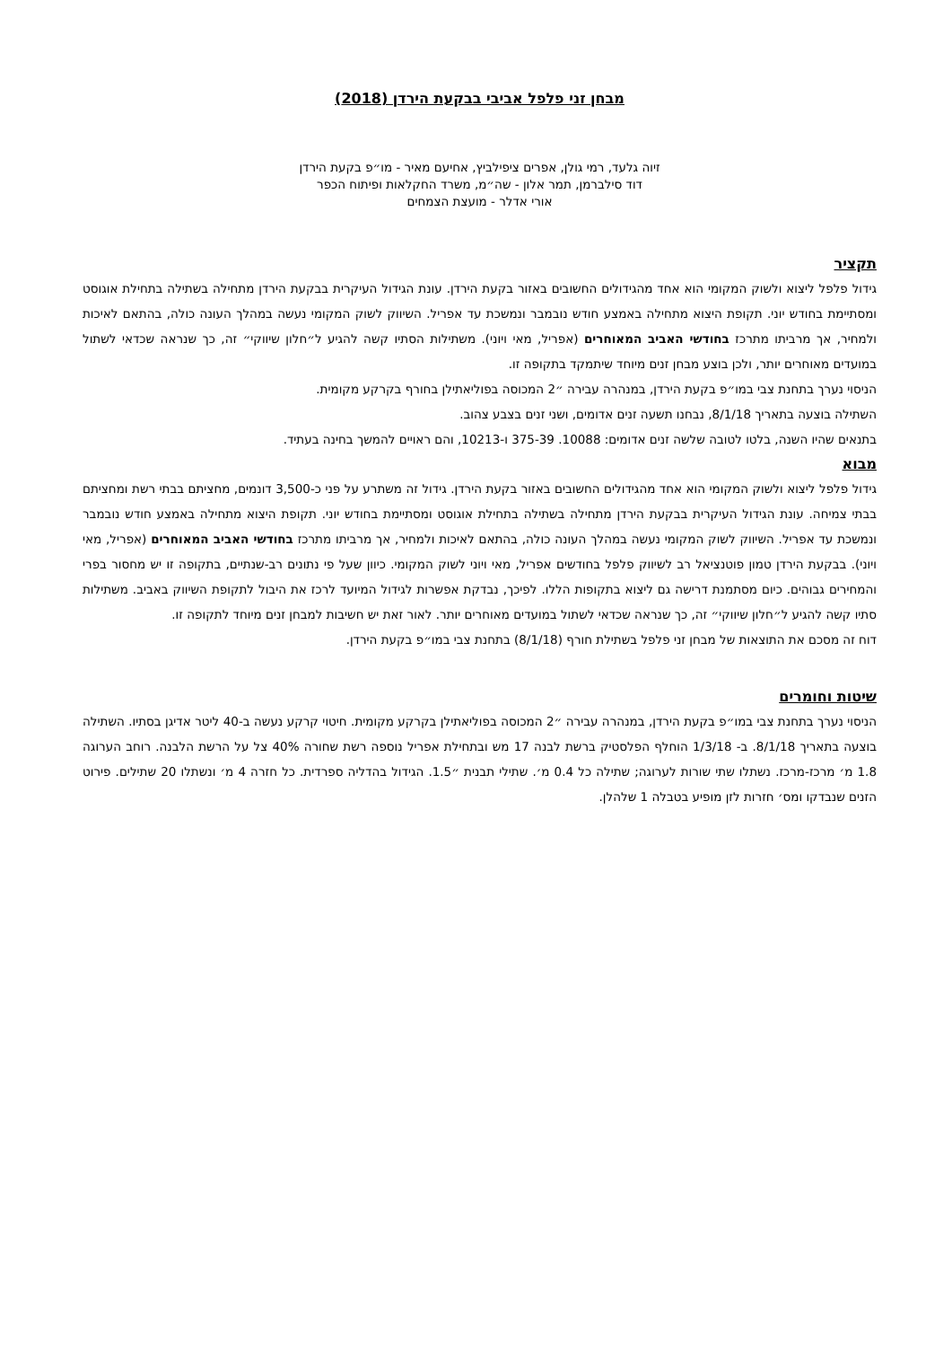מבחן זני פלפל אביבי בבקעת הירדן (2018)
זיוה גלעד, רמי גולן, אפרים ציפילביץ, אחיעם מאיר - מו״פ בקעת הירדן
דוד סילברמן, תמר אלון - שה״מ, משרד החקלאות ופיתוח הכפר
אורי אדלר - מועצת הצמחים
תקציר
גידול פלפל ליצוא ולשוק המקומי הוא אחד מהגידולים החשובים באזור בקעת הירדן. עונת הגידול העיקרית בבקעת הירדן מתחילה בשתילה בתחילת אוגוסט ומסתיימת בחודש יוני. תקופת היצוא מתחילה באמצע חודש נובמבר ונמשכת עד אפריל. השיווק לשוק המקומי נעשה במהלך העונה כולה, בהתאם לאיכות ולמחיר, אך מרביתו מתרכז בחודשי האביב המאוחרים (אפריל, מאי ויוני). משתילות הסתיו קשה להגיע ל״חלון שיווקי״ זה, כך שנראה שכדאי לשתול במועדים מאוחרים יותר, ולכן בוצע מבחן זנים מיוחד שיתמקד בתקופה זו.
הניסוי נערך בתחנת צבי במו״פ בקעת הירדן, במנהרה עבירה ״2 המכוסה בפוליאתילן בחורף בקרקע מקומית.
השתילה בוצעה בתאריך 8/1/18, נבחנו תשעה זנים אדומים, ושני זנים בצבע צהוב.
בתנאים שהיו השנה, בלטו לטובה שלשה זנים אדומים: 10088. 375-39 ו-10213, והם ראויים להמשך בחינה בעתיד.
מבוא
גידול פלפל ליצוא ולשוק המקומי הוא אחד מהגידולים החשובים באזור בקעת הירדן. גידול זה משתרע על פני כ-3,500 דונמים, מחציתם בבתי רשת ומחציתם בבתי צמיחה. עונת הגידול העיקרית בבקעת הירדן מתחילה בשתילה בתחילת אוגוסט ומסתיימת בחודש יוני. תקופת היצוא מתחילה באמצע חודש נובמבר ונמשכת עד אפריל. השיווק לשוק המקומי נעשה במהלך העונה כולה, בהתאם לאיכות ולמחיר, אך מרביתו מתרכז בחודשי האביב המאוחרים (אפריל, מאי ויוני). בבקעת הירדן טמון פוטנציאל רב לשיווק פלפל בחודשים אפריל, מאי ויוני לשוק המקומי. כיוון שעל פי נתונים רב-שנתיים, בתקופה זו יש מחסור בפרי והמחירים גבוהים. כיום מסתמנת דרישה גם ליצוא בתקופות הללו. לפיכך, נבדקת אפשרות לגידול המיועד לרכז את היבול לתקופת השיווק באביב. משתילות סתיו קשה להגיע ל״חלון שיווקי״ זה, כך שנראה שכדאי לשתול במועדים מאוחרים יותר. לאור זאת יש חשיבות למבחן זנים מיוחד לתקופה זו.
דוח זה מסכם את התוצאות של מבחן זני פלפל בשתילת חורף (8/1/18) בתחנת צבי במו״פ בקעת הירדן.
שיטות וחומרים
הניסוי נערך בתחנת צבי במו״פ בקעת הירדן, במנהרה עבירה ״2 המכוסה בפוליאתילן בקרקע מקומית. חיטוי קרקע נעשה ב-40 ליטר אדיגן בסתיו. השתילה בוצעה בתאריך 8/1/18. ב- 1/3/18 הוחלף הפלסטיק ברשת לבנה 17 מש ובתחילת אפריל נוספה רשת שחורה 40% צל על הרשת הלבנה. רוחב הערוגה 1.8 מ׳ מרכז-מרכז. נשתלו שתי שורות לערוגה; שתילה כל 0.4 מ׳. שתילי תבנית ״1.5. הגידול בהדליה ספרדית. כל חזרה 4 מ׳ ונשתלו 20 שתילים. פירוט הזנים שנבדקו ומס׳ חזרות לזן מופיע בטבלה 1 שלהלן.